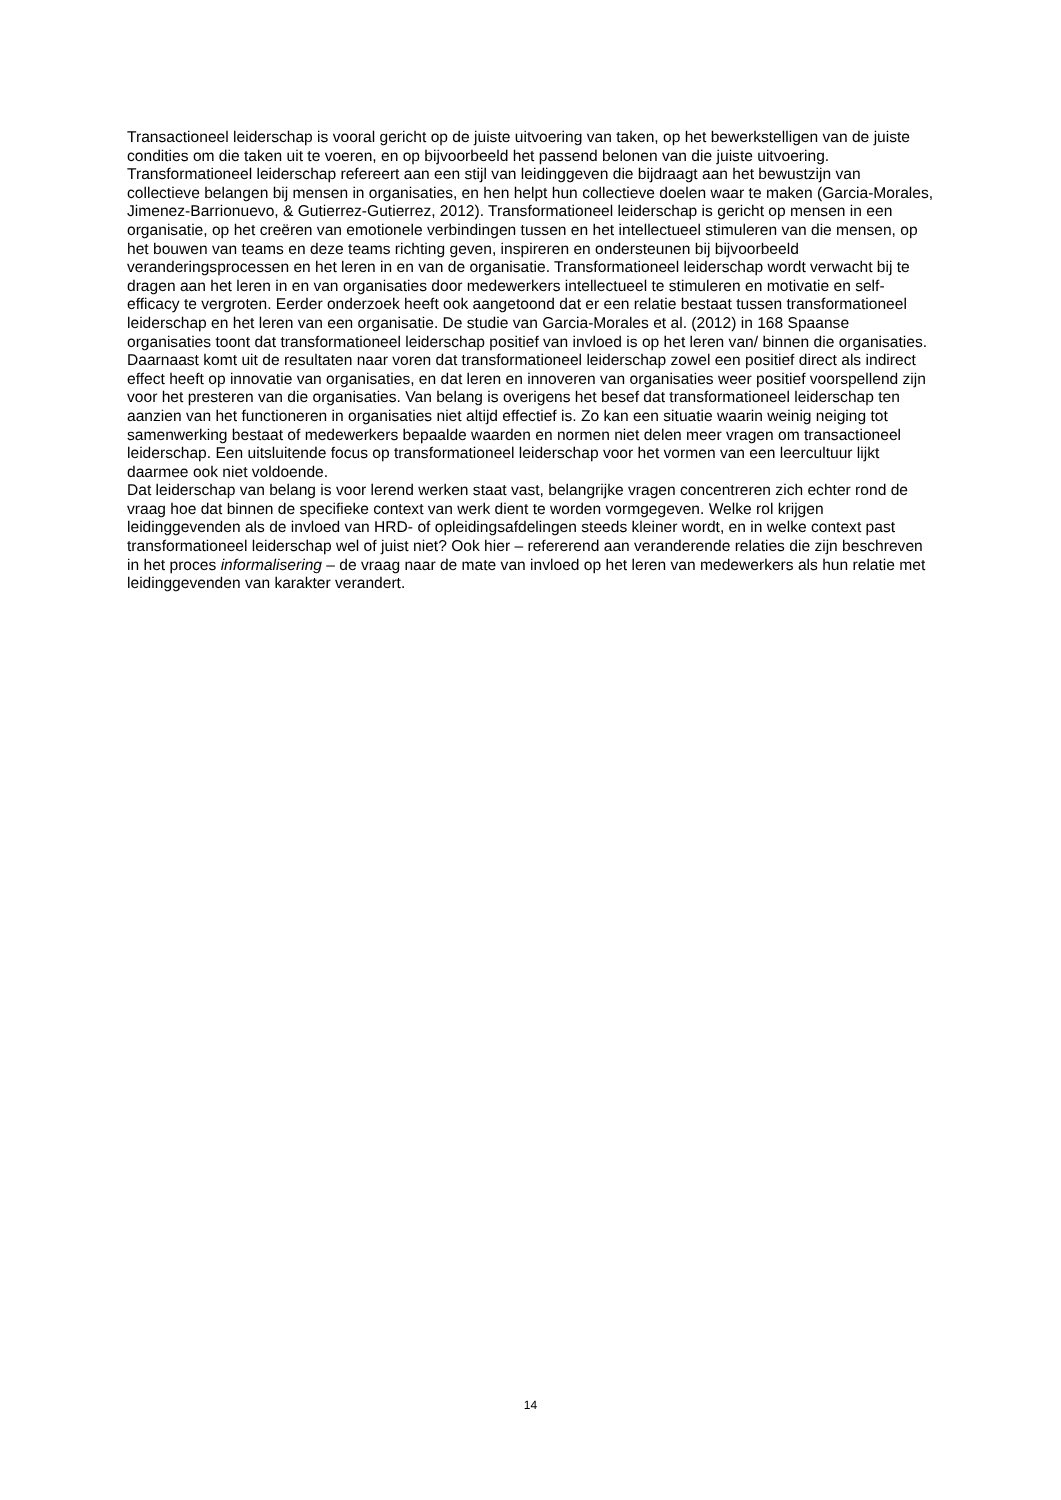Transactioneel leiderschap is vooral gericht op de juiste uitvoering van taken, op het bewerkstelligen van de juiste condities om die taken uit te voeren, en op bijvoorbeeld het passend belonen van die juiste uitvoering.
Transformationeel leiderschap refereert aan een stijl van leidinggeven die bijdraagt aan het bewustzijn van collectieve belangen bij mensen in organisaties, en hen helpt hun collectieve doelen waar te maken (Garcia-Morales, Jimenez-Barrionuevo, & Gutierrez-Gutierrez, 2012). Transformationeel leiderschap is gericht op mensen in een organisatie, op het creëren van emotionele verbindingen tussen en het intellectueel stimuleren van die mensen, op het bouwen van teams en deze teams richting geven, inspireren en ondersteunen bij bijvoorbeeld veranderingsprocessen en het leren in en van de organisatie. Transformationeel leiderschap wordt verwacht bij te dragen aan het leren in en van organisaties door medewerkers intellectueel te stimuleren en motivatie en self-efficacy te vergroten. Eerder onderzoek heeft ook aangetoond dat er een relatie bestaat tussen transformationeel leiderschap en het leren van een organisatie. De studie van Garcia-Morales et al. (2012) in 168 Spaanse organisaties toont dat transformationeel leiderschap positief van invloed is op het leren van/ binnen die organisaties. Daarnaast komt uit de resultaten naar voren dat transformationeel leiderschap zowel een positief direct als indirect effect heeft op innovatie van organisaties, en dat leren en innoveren van organisaties weer positief voorspellend zijn voor het presteren van die organisaties. Van belang is overigens het besef dat transformationeel leiderschap ten aanzien van het functioneren in organisaties niet altijd effectief is. Zo kan een situatie waarin weinig neiging tot samenwerking bestaat of medewerkers bepaalde waarden en normen niet delen meer vragen om transactioneel leiderschap. Een uitsluitende focus op transformationeel leiderschap voor het vormen van een leercultuur lijkt daarmee ook niet voldoende.
Dat leiderschap van belang is voor lerend werken staat vast, belangrijke vragen concentreren zich echter rond de vraag hoe dat binnen de specifieke context van werk dient te worden vormgegeven. Welke rol krijgen leidinggevenden als de invloed van HRD- of opleidingsafdelingen steeds kleiner wordt, en in welke context past transformationeel leiderschap wel of juist niet? Ook hier – refererend aan veranderende relaties die zijn beschreven in het proces informalisering – de vraag naar de mate van invloed op het leren van medewerkers als hun relatie met leidinggevenden van karakter verandert.
14